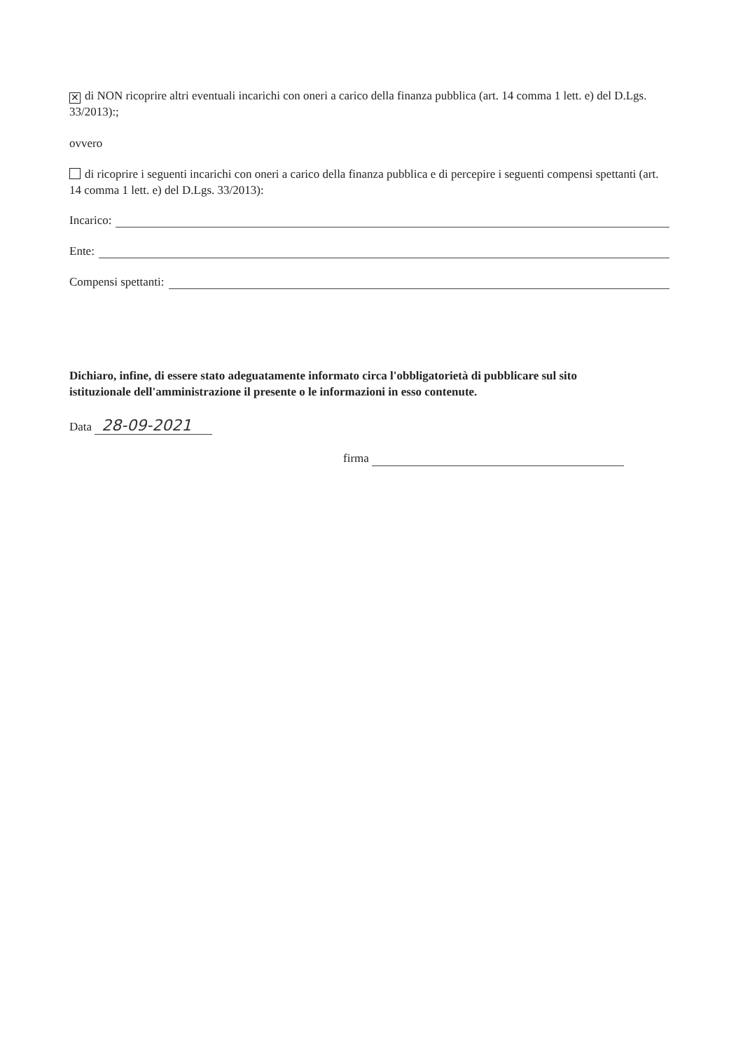✕ di NON ricoprire altri eventuali incarichi con oneri a carico della finanza pubblica (art. 14 comma 1 lett. e) del D.Lgs. 33/2013):;
ovvero
di ricoprire i seguenti incarichi con oneri a carico della finanza pubblica e di percepire i seguenti compensi spettanti (art. 14 comma 1 lett. e) del D.Lgs. 33/2013):
Incarico:
Ente:
Compensi spettanti:
Dichiaro, infine, di essere stato adeguatamente informato circa l'obbligatorietà di pubblicare sul sito istituzionale dell'amministrazione il presente o le informazioni in esso contenute.
Data 28-09-2021
firma